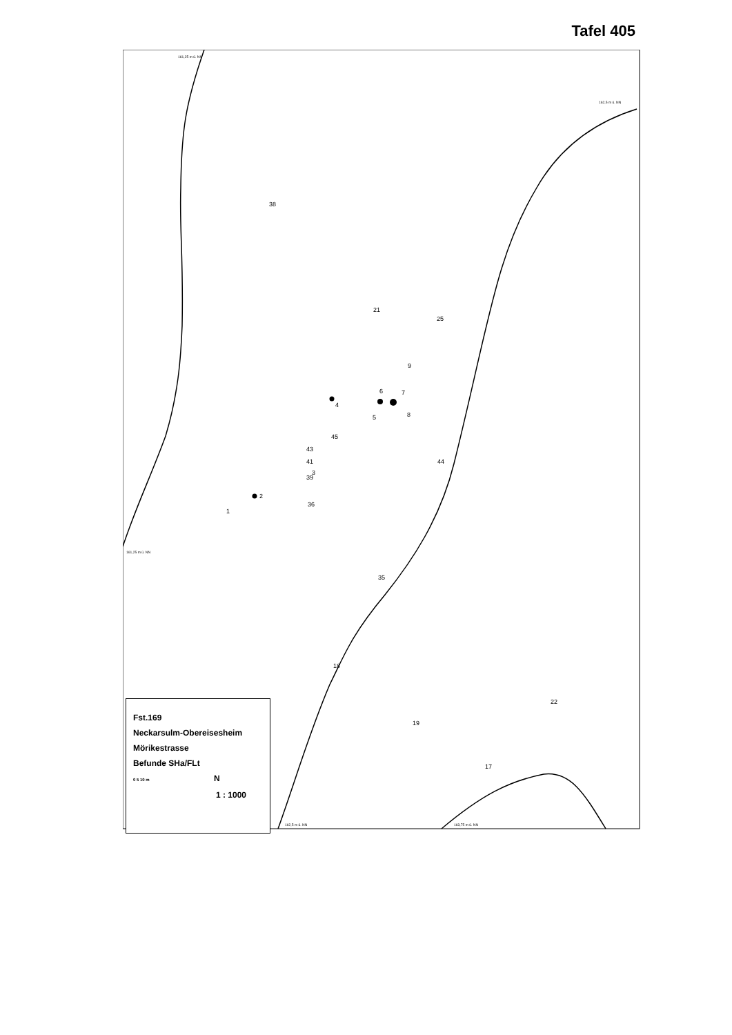Tafel 405
161,25 m ü. NN
162,5 m ü. NN
161,25 m ü. NN
162,5 m ü. NN
163,75 m ü. NN
38
21
25
9
6
7
4
5
8
45
43
41
3
39
44
2
1
36
35
18
22
19
17
Fst.169
Neckarsulm-Obereisesheim
Mörikestrasse
Befunde SHa/FLt
0 5 10 m N
1 : 1000